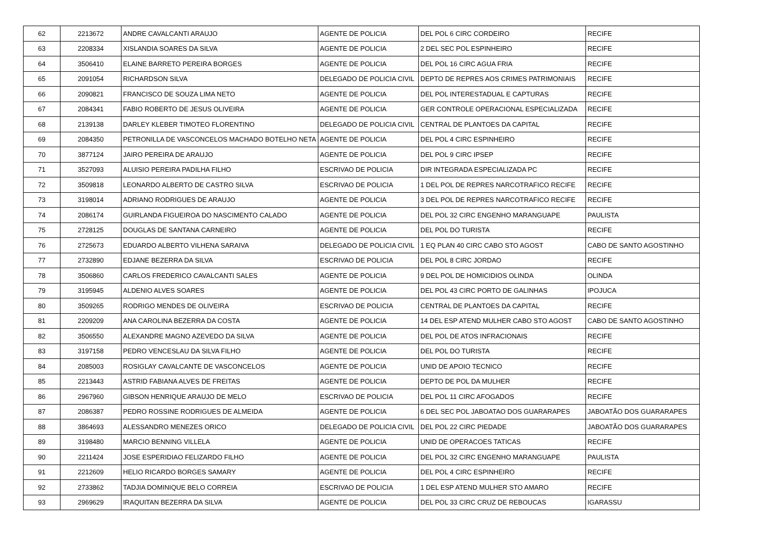| 62 | 2213672 | ANDRE CAVALCANTI ARAUJO | AGENTE DE POLICIA | DEL POL 6 CIRC CORDEIRO | RECIFE |
| 63 | 2208334 | XISLANDIA SOARES DA SILVA | AGENTE DE POLICIA | 2 DEL SEC POL ESPINHEIRO | RECIFE |
| 64 | 3506410 | ELAINE BARRETO PEREIRA BORGES | AGENTE DE POLICIA | DEL POL 16 CIRC AGUA FRIA | RECIFE |
| 65 | 2091054 | RICHARDSON SILVA | DELEGADO DE POLICIA CIVIL | DEPTO DE REPRES AOS CRIMES PATRIMONIAIS | RECIFE |
| 66 | 2090821 | FRANCISCO DE SOUZA LIMA NETO | AGENTE DE POLICIA | DEL POL INTERESTADUAL E CAPTURAS | RECIFE |
| 67 | 2084341 | FABIO ROBERTO DE JESUS OLIVEIRA | AGENTE DE POLICIA | GER CONTROLE OPERACIONAL ESPECIALIZADA | RECIFE |
| 68 | 2139138 | DARLEY KLEBER TIMOTEO FLORENTINO | DELEGADO DE POLICIA CIVIL | CENTRAL DE PLANTOES DA CAPITAL | RECIFE |
| 69 | 2084350 | PETRONILLA DE VASCONCELOS MACHADO BOTELHO NETA | AGENTE DE POLICIA | DEL POL 4 CIRC ESPINHEIRO | RECIFE |
| 70 | 3877124 | JAIRO PEREIRA DE ARAUJO | AGENTE DE POLICIA | DEL POL 9 CIRC IPSEP | RECIFE |
| 71 | 3527093 | ALUISIO PEREIRA PADILHA FILHO | ESCRIVAO DE POLICIA | DIR INTEGRADA ESPECIALIZADA PC | RECIFE |
| 72 | 3509818 | LEONARDO ALBERTO DE CASTRO SILVA | ESCRIVAO DE POLICIA | 1 DEL POL DE REPRES NARCOTRAFICO RECIFE | RECIFE |
| 73 | 3198014 | ADRIANO RODRIGUES DE ARAUJO | AGENTE DE POLICIA | 3 DEL POL DE REPRES NARCOTRAFICO RECIFE | RECIFE |
| 74 | 2086174 | GUIRLANDA FIGUEIROA DO NASCIMENTO CALADO | AGENTE DE POLICIA | DEL POL 32 CIRC ENGENHO MARANGUAPE | PAULISTA |
| 75 | 2728125 | DOUGLAS DE SANTANA CARNEIRO | AGENTE DE POLICIA | DEL POL DO TURISTA | RECIFE |
| 76 | 2725673 | EDUARDO ALBERTO VILHENA SARAIVA | DELEGADO DE POLICIA CIVIL | 1 EQ PLAN 40 CIRC CABO STO AGOST | CABO DE SANTO AGOSTINHO |
| 77 | 2732890 | EDJANE BEZERRA DA SILVA | ESCRIVAO DE POLICIA | DEL POL 8 CIRC JORDAO | RECIFE |
| 78 | 3506860 | CARLOS FREDERICO CAVALCANTI SALES | AGENTE DE POLICIA | 9 DEL POL DE HOMICIDIOS OLINDA | OLINDA |
| 79 | 3195945 | ALDENIO ALVES SOARES | AGENTE DE POLICIA | DEL POL 43 CIRC PORTO DE GALINHAS | IPOJUCA |
| 80 | 3509265 | RODRIGO MENDES DE OLIVEIRA | ESCRIVAO DE POLICIA | CENTRAL DE PLANTOES DA CAPITAL | RECIFE |
| 81 | 2209209 | ANA CAROLINA BEZERRA DA COSTA | AGENTE DE POLICIA | 14 DEL ESP ATEND MULHER CABO STO AGOST | CABO DE SANTO AGOSTINHO |
| 82 | 3506550 | ALEXANDRE MAGNO AZEVEDO DA SILVA | AGENTE DE POLICIA | DEL POL DE ATOS INFRACIONAIS | RECIFE |
| 83 | 3197158 | PEDRO VENCESLAU DA SILVA FILHO | AGENTE DE POLICIA | DEL POL DO TURISTA | RECIFE |
| 84 | 2085003 | ROSIGLAY CAVALCANTE DE VASCONCELOS | AGENTE DE POLICIA | UNID DE APOIO TECNICO | RECIFE |
| 85 | 2213443 | ASTRID FABIANA ALVES DE FREITAS | AGENTE DE POLICIA | DEPTO DE POL DA MULHER | RECIFE |
| 86 | 2967960 | GIBSON HENRIQUE ARAUJO DE MELO | ESCRIVAO DE POLICIA | DEL POL 11 CIRC AFOGADOS | RECIFE |
| 87 | 2086387 | PEDRO ROSSINE RODRIGUES DE ALMEIDA | AGENTE DE POLICIA | 6 DEL SEC POL JABOATAO DOS GUARARAPES | JABOATÃO DOS GUARARAPES |
| 88 | 3864693 | ALESSANDRO MENEZES ORICO | DELEGADO DE POLICIA CIVIL | DEL POL 22 CIRC PIEDADE | JABOATÃO DOS GUARARAPES |
| 89 | 3198480 | MARCIO BENNING VILLELA | AGENTE DE POLICIA | UNID DE OPERACOES TATICAS | RECIFE |
| 90 | 2211424 | JOSE ESPERIDIAO FELIZARDO FILHO | AGENTE DE POLICIA | DEL POL 32 CIRC ENGENHO MARANGUAPE | PAULISTA |
| 91 | 2212609 | HELIO RICARDO BORGES SAMARY | AGENTE DE POLICIA | DEL POL 4 CIRC ESPINHEIRO | RECIFE |
| 92 | 2733862 | TADJIA DOMINIQUE BELO CORREIA | ESCRIVAO DE POLICIA | 1 DEL ESP ATEND MULHER STO AMARO | RECIFE |
| 93 | 2969629 | IRAQUITAN BEZERRA DA SILVA | AGENTE DE POLICIA | DEL POL 33 CIRC CRUZ DE REBOUCAS | IGARASSU |